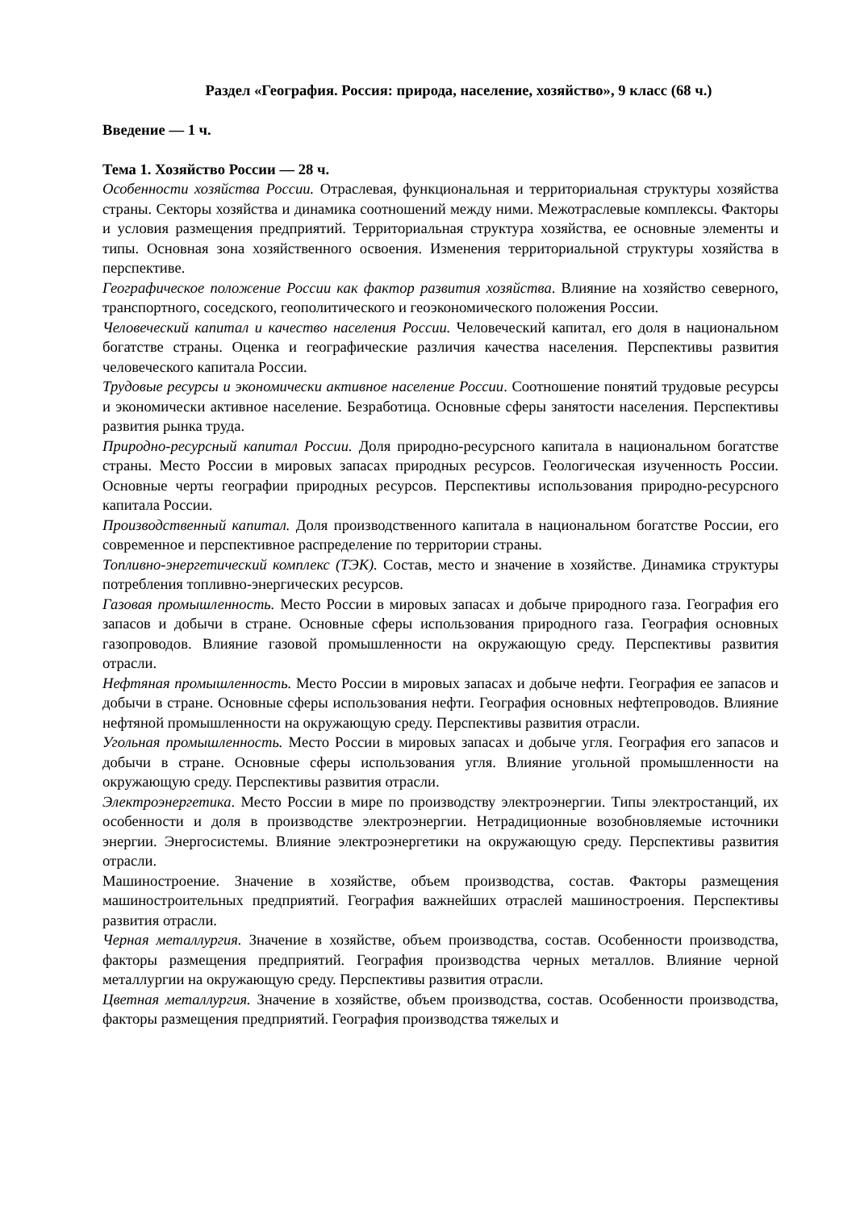Раздел «География. Россия: природа, население, хозяйство», 9 класс (68 ч.)
Введение — 1 ч.
Тема 1. Хозяйство России — 28 ч.
Особенности хозяйства России. Отраслевая, функциональная и территориальная структуры хозяйства страны. Секторы хозяйства и динамика соотношений между ними. Межотраслевые комплексы. Факторы и условия размещения предприятий. Территориальная структура хозяйства, ее основные элементы и типы. Основная зона хозяйственного освоения. Изменения территориальной структуры хозяйства в перспективе.
Географическое положение России как фактор развития хозяйства. Влияние на хозяйство северного, транспортного, соседского, геополитического и геоэкономического положения России.
Человеческий капитал и качество населения России. Человеческий капитал, его доля в национальном богатстве страны. Оценка и географические различия качества населения. Перспективы развития человеческого капитала России.
Трудовые ресурсы и экономически активное население России. Соотношение понятий трудовые ресурсы и экономически активное население. Безработица. Основные сферы занятости населения. Перспективы развития рынка труда.
Природно-ресурсный капитал России. Доля природно-ресурсного капитала в национальном богатстве страны. Место России в мировых запасах природных ресурсов. Геологическая изученность России. Основные черты географии природных ресурсов. Перспективы использования природно-ресурсного капитала России.
Производственный капитал. Доля производственного капитала в национальном богатстве России, его современное и перспективное распределение по территории страны.
Топливно-энергетический комплекс (ТЭК). Состав, место и значение в хозяйстве. Динамика структуры потребления топливно-энергических ресурсов.
Газовая промышленность. Место России в мировых запасах и добыче природного газа. География его запасов и добычи в стране. Основные сферы использования природного газа. География основных газопроводов. Влияние газовой промышленности на окружающую среду. Перспективы развития отрасли.
Нефтяная промышленность. Место России в мировых запасах и добыче нефти. География ее запасов и добычи в стране. Основные сферы использования нефти. География основных нефтепроводов. Влияние нефтяной промышленности на окружающую среду. Перспективы развития отрасли.
Угольная промышленность. Место России в мировых запасах и добыче угля. География его запасов и добычи в стране. Основные сферы использования угля. Влияние угольной промышленности на окружающую среду. Перспективы развития отрасли.
Электроэнергетика. Место России в мире по производству электроэнергии. Типы электростанций, их особенности и доля в производстве электроэнергии. Нетрадиционные возобновляемые источники энергии. Энергосистемы. Влияние электроэнергетики на окружающую среду. Перспективы развития отрасли.
Машиностроение. Значение в хозяйстве, объем производства, состав. Факторы размещения машиностроительных предприятий. География важнейших отраслей машиностроения. Перспективы развития отрасли.
Черная металлургия. Значение в хозяйстве, объем производства, состав. Особенности производства, факторы размещения предприятий. География производства черных металлов. Влияние черной металлургии на окружающую среду. Перспективы развития отрасли.
Цветная металлургия. Значение в хозяйстве, объем производства, состав. Особенности производства, факторы размещения предприятий. География производства тяжелых и